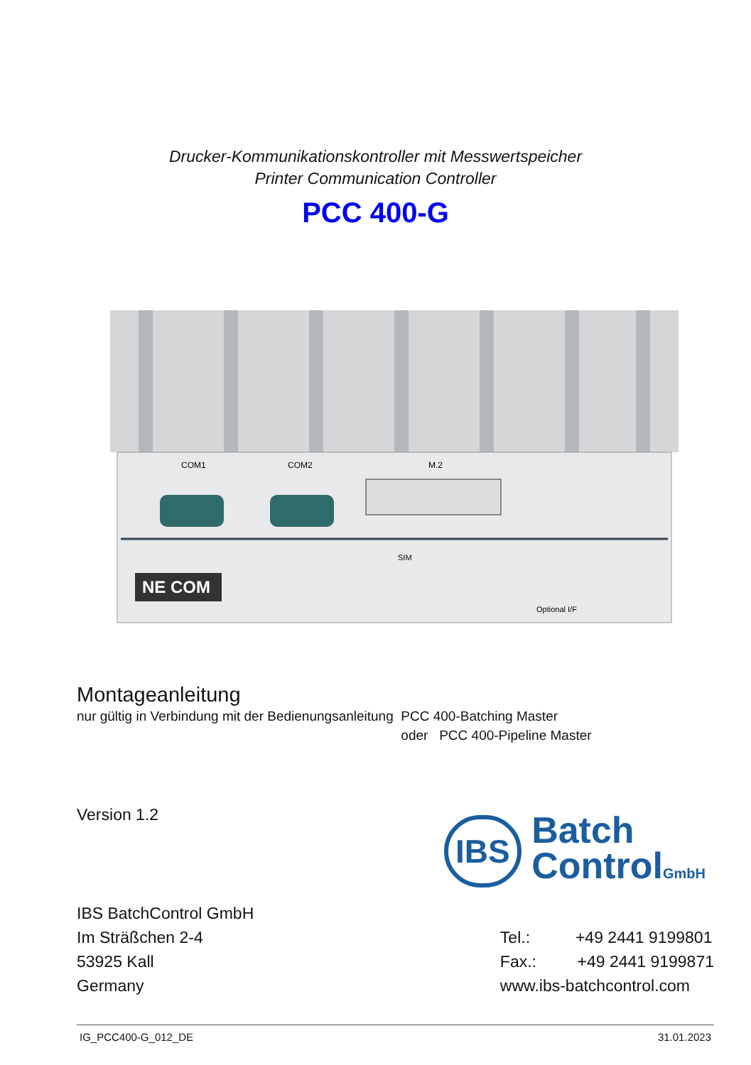Drucker-Kommunikationskontroller mit Messwertspeicher
Printer Communication Controller
PCC 400-G
NE COM
COM1
COM2
M.2
SIM
Optional I/F
Montageanleitung
nur gültig in Verbindung mit der Bedienungsanleitung
PCC 400-Batching Master
oder PCC 400-Pipeline Master
Version 1.2
IBS Batch
ControlGmbH
IBS BatchControl GmbH
Im Sträßchen 2-4
53925 Kall
Germany
Tel.: +49 2441 9199801
Fax.: +49 2441 9199871
www.ibs-batchcontrol.com
IG_PCC400-G_012_DE 31.01.2023